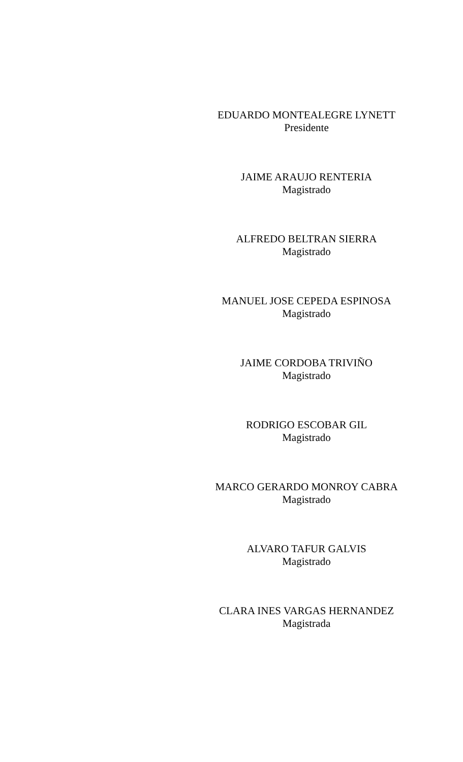EDUARDO MONTEALEGRE LYNETT
Presidente
JAIME ARAUJO RENTERIA
Magistrado
ALFREDO BELTRAN SIERRA
Magistrado
MANUEL JOSE CEPEDA ESPINOSA
Magistrado
JAIME CORDOBA TRIVIÑO
Magistrado
RODRIGO ESCOBAR GIL
Magistrado
MARCO GERARDO MONROY CABRA
Magistrado
ALVARO TAFUR GALVIS
Magistrado
CLARA INES VARGAS HERNANDEZ
Magistrada